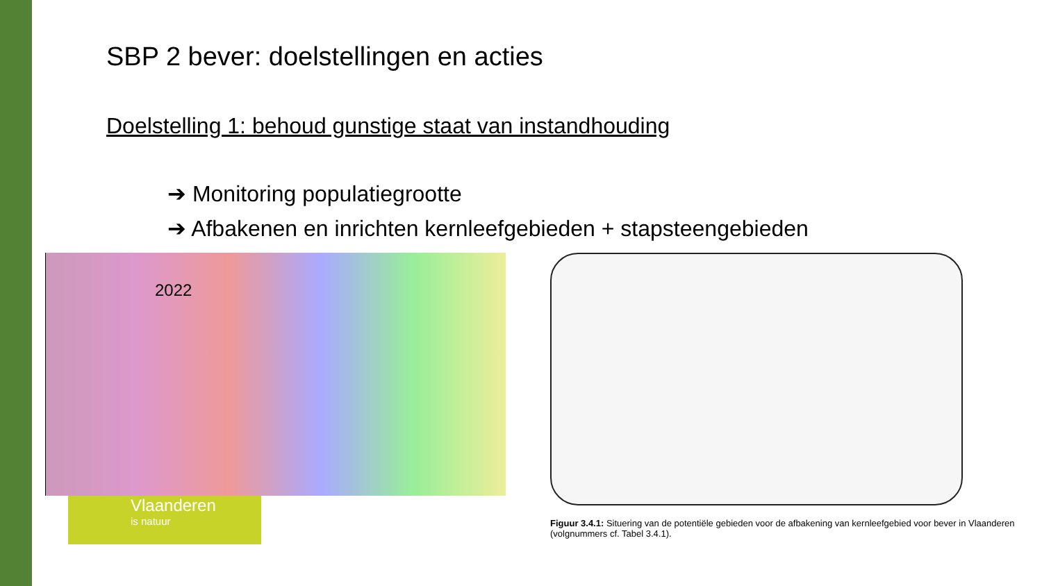SBP 2 bever: doelstellingen en acties
Doelstelling 1: behoud gunstige staat van instandhouding
➔ Monitoring populatiegrootte
➔ Afbakenen en inrichten kernleefgebieden + stapsteengebieden
2022
Vlaanderen
is natuur
Figuur 3.4.1: Situering van de potentiële gebieden voor de afbakening van kernleefgebied voor bever in Vlaanderen (volgnummers cf. Tabel 3.4.1).